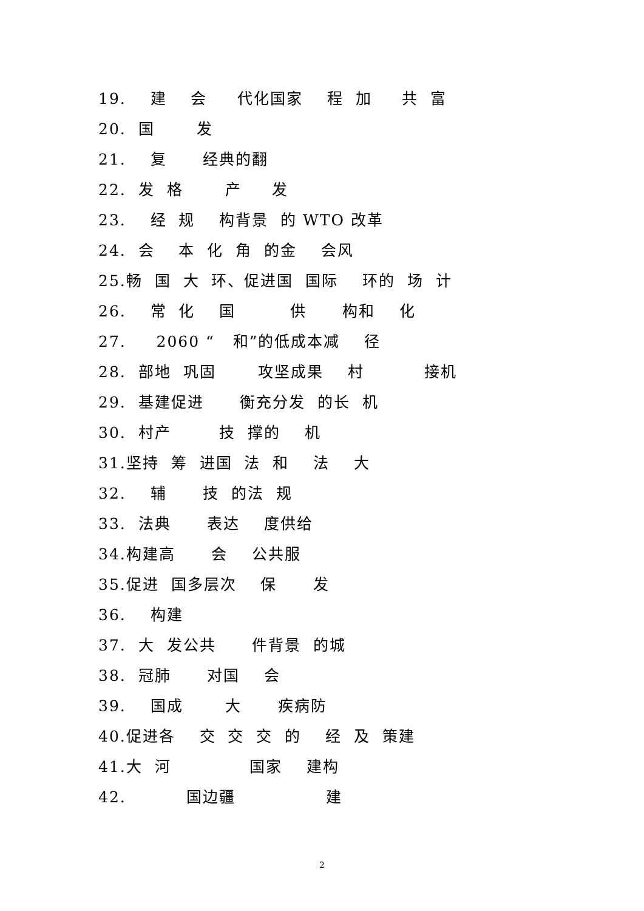19. 建 会 代化国家 程 加 共 富
20. 国 发
21. 复 经典的翻
22. 发 格 产 发
23. 经 规 构背景 的 WTO 改革
24. 会 本 化 角 的金 会风
25.畅 国 大 环、促进国 国际 环的 场 计
26. 常 化 国 供 构和 化
27. 2060 “ 和”的低成本减 径
28. 部地 巩固 攻坚成果 村 接机
29. 基建促进 衡充分发 的长 机
30. 村产 技 撑的 机
31.坚持 筹 进国 法 和 法 大
32. 辅 技 的法 规
33. 法典 表达 度供给
34.构建高 会 公共服
35.促进 国多层次 保 发
36. 构建
37. 大 发公共 件背景 的城
38. 冠肺 对国 会
39. 国成 大 疾病防
40.促进各 交 交 交 的 经 及 策建
41.大 河 国家 建构
42. 国边疆 建
2